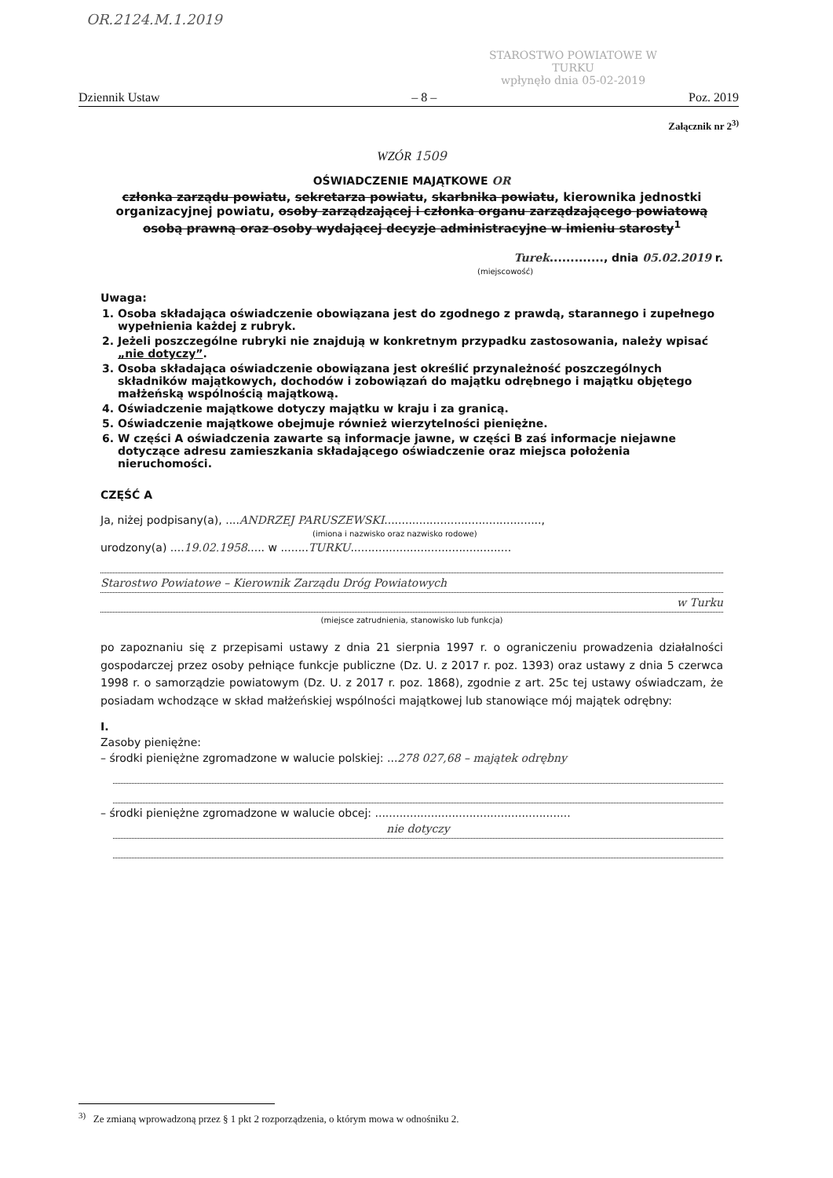OR.2124.M.1.2019
STAROSTWO POWIATOWE W TURKU
wpłynęło dnia 05-02-2019
Dziennik Ustaw – 8 – Poz. 2019
Załącznik nr 2<sup>3)</sup>
WZÓR 1509
OŚWIADCZENIE MAJĄTKOWE OR
członka zarządu powiatu, sekretarza powiatu, skarbnika powiatu, kierownika jednostki organizacyjnej powiatu, osoby zarządzającej i członka organu zarządzającego powiatową osobą prawną oraz osoby wydającej decyzje administracyjne w imieniu starosty<sup>1</sup>
Turek............., dnia 05.02.2019 r.
(miejscowość)
Uwaga:
1. Osoba składająca oświadczenie obowiązana jest do zgodnego z prawdą, starannego i zupełnego wypełnienia każdej z rubryk.
2. Jeżeli poszczególne rubryki nie znajdują w konkretnym przypadku zastosowania, należy wpisać „nie dotyczy”.
3. Osoba składająca oświadczenie obowiązana jest określić przynależność poszczególnych składników majątkowych, dochodów i zobowiązań do majątku odrębnego i majątku objętego małżeńską wspólnością majątkową.
4. Oświadczenie majątkowe dotyczy majątku w kraju i za granicą.
5. Oświadczenie majątkowe obejmuje również wierzytelności pieniężne.
6. W części A oświadczenia zawarte są informacje jawne, w części B zaś informacje niejawne dotyczące adresu zamieszkania składającego oświadczenie oraz miejsca położenia nieruchomości.
CZĘŚĆ A
Ja, niżej podpisany(a), ....ANDRZEJ PARUSZEWSKI.............................................,
(imiona i nazwisko oraz nazwisko rodowe)
urodzony(a) ....19.02.1958..... w ........TURKU..............................................
Starostwo Powiatowe – Kierownik Zarządu Dróg Powiatowych
w Turku
(miejsce zatrudnienia, stanowisko lub funkcja)
po zapoznaniu się z przepisami ustawy z dnia 21 sierpnia 1997 r. o ograniczeniu prowadzenia działalności gospodarczej przez osoby pełniące funkcje publiczne (Dz. U. z 2017 r. poz. 1393) oraz ustawy z dnia 5 czerwca 1998 r. o samorządzie powiatowym (Dz. U. z 2017 r. poz. 1868), zgodnie z art. 25c tej ustawy oświadczam, że posiadam wchodzące w skład małżeńskiej wspólności majątkowej lub stanowiące mój majątek odrębny:
I.
Zasoby pieniężne:
– środki pieniężne zgromadzone w walucie polskiej: ...278 027,68 – majątek odrębny
– środki pieniężne zgromadzone w walucie obcej: ........................................................
nie dotyczy
<sup>3)</sup> Ze zmianą wprowadzoną przez § 1 pkt 2 rozporządzenia, o którym mowa w odnośniku 2.